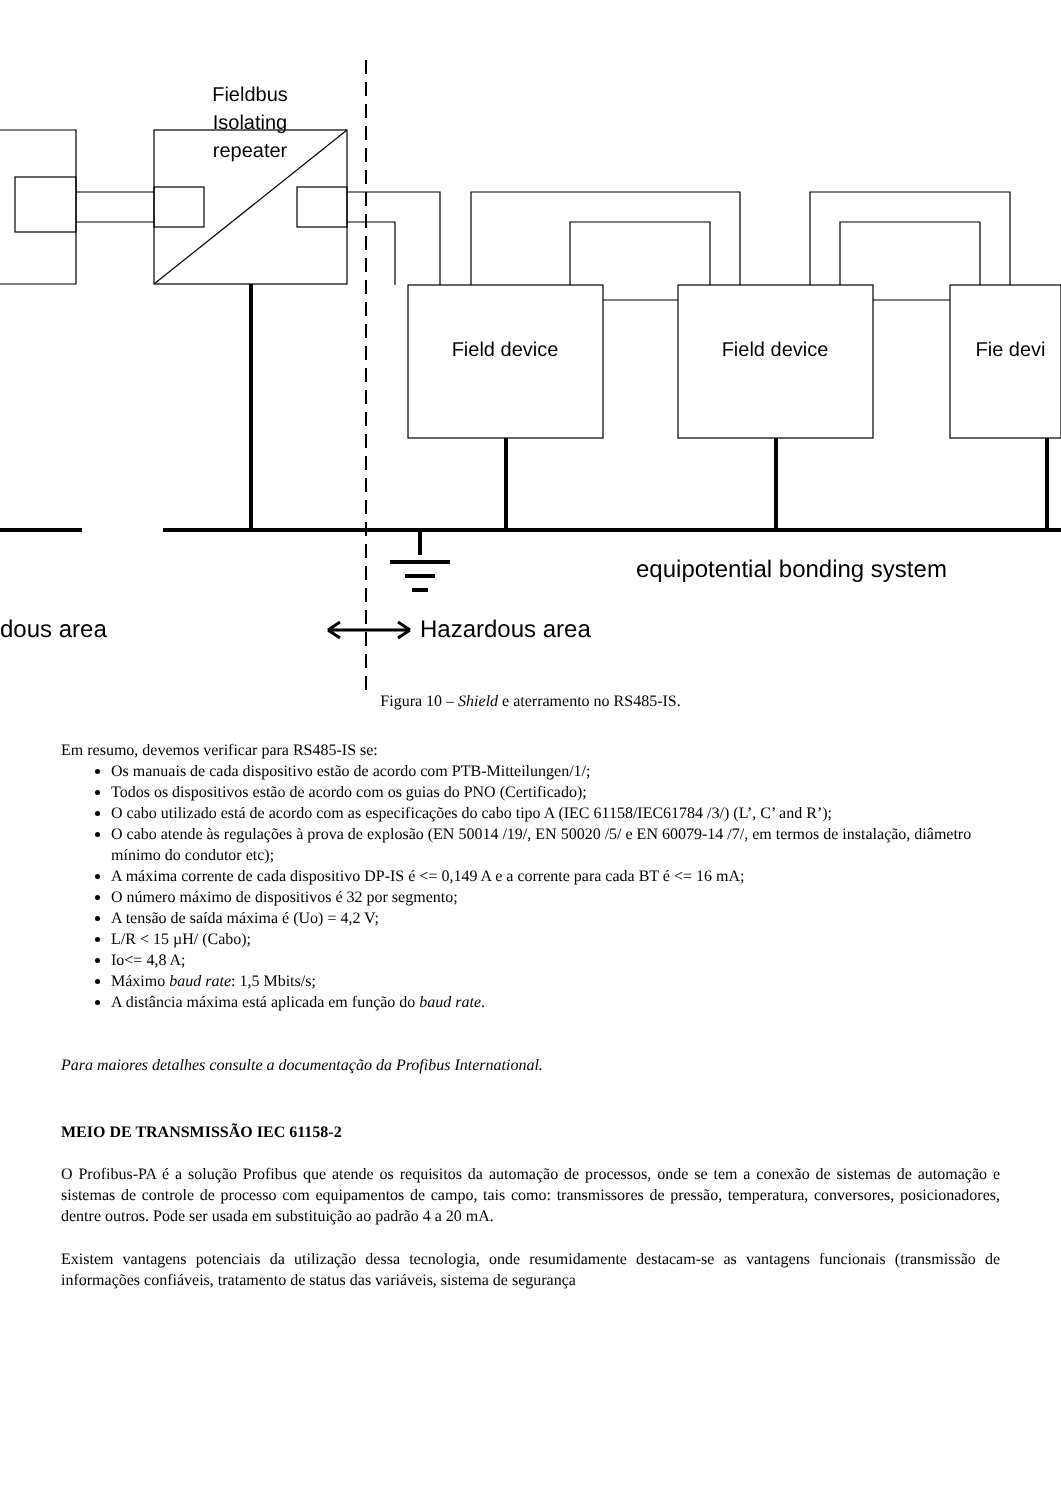Fieldbus Isolating repeater
Field device Field device Fie devi
equipotential bonding system
dous area Hazardous area
Figura 10 – Shield e aterramento no RS485-IS.
Em resumo, devemos verificar para RS485-IS se:
Os manuais de cada dispositivo estão de acordo com PTB-Mitteilungen/1/;
Todos os dispositivos estão de acordo com os guias do PNO (Certificado);
O cabo utilizado está de acordo com as especificações do cabo tipo A (IEC 61158/IEC61784 /3/) (L’, C’ and R’);
O cabo atende às regulações à prova de explosão (EN 50014 /19/, EN 50020 /5/ e EN 60079-14 /7/, em termos de instalação, diâmetro mínimo do condutor etc);
A máxima corrente de cada dispositivo DP-IS é <= 0,149 A e a corrente para cada BT é <= 16 mA;
O número máximo de dispositivos é 32 por segmento;
A tensão de saída máxima é (Uo) = 4,2 V;
L/R < 15 µH/ (Cabo);
Io<= 4,8 A;
Máximo baud rate: 1,5 Mbits/s;
A distância máxima está aplicada em função do baud rate.
Para maiores detalhes consulte a documentação da Profibus International.
MEIO DE TRANSMISSÃO IEC 61158-2
O Profibus-PA é a solução Profibus que atende os requisitos da automação de processos, onde se tem a conexão de sistemas de automação e sistemas de controle de processo com equipamentos de campo, tais como: transmissores de pressão, temperatura, conversores, posicionadores, dentre outros. Pode ser usada em substituição ao padrão 4 a 20 mA.
Existem vantagens potenciais da utilização dessa tecnologia, onde resumidamente destacam-se as vantagens funcionais (transmissão de informações confiáveis, tratamento de status das variáveis, sistema de segurança